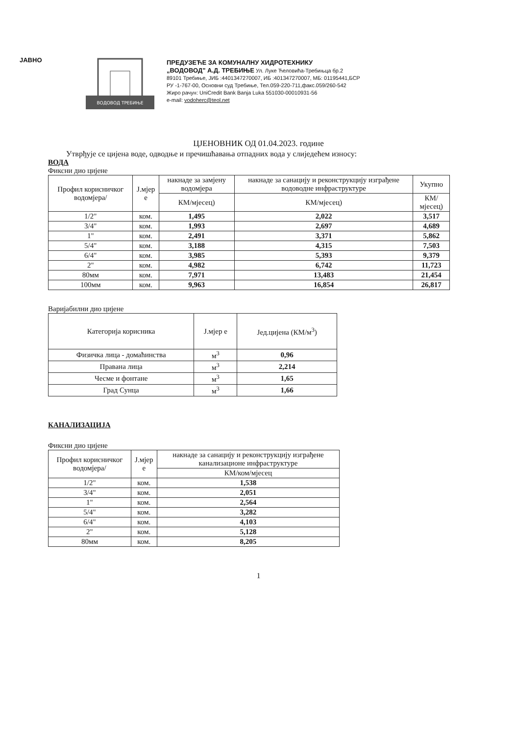JAВНО
ВОДОВОД ТРЕБИЊЕ
ПРЕДУЗЕЋЕ ЗА КОМУНАЛНУ ХИДРОТЕХНИКУ
„ВОДОВОД" А.Д. ТРЕБИЊЕ Ул. Луке Ћеловића-Требињца бр.2
89101 Требиње, ЈИБ :4401347270007, ИБ :401347270007, МБ: 01195441,БСР
РУ -1-767-00, Основни суд Требиње, Тел.059-220-711,факс.059/260-542
Жиро рачун: UniCredit Bank Banja Luka 551030-00010931-56
e-mail: vodoherc@teol.net
ЦЈЕНОВНИК ОД 01.04.2023. године
Утврђује се цијена воде, одводње и пречишћавања отпадних вода у слиједећем износу:
ВОДА
Фиксни дио цијене
| Профил корисничког водомјера/ | Ј.мјер е | накнаде за замјену водомјера | накнаде за санацију и реконструкцију изграђене водоводне инфраструктуре | Укупно |
| --- | --- | --- | --- | --- |
| | | КМ/мјесец) | КМ/мјесец) | КМ/мјесец) |
| 1/2" | ком. | 1,495 | 2,022 | 3,517 |
| 3/4" | ком. | 1,993 | 2,697 | 4,689 |
| 1" | ком. | 2,491 | 3,371 | 5,862 |
| 5/4" | ком. | 3,188 | 4,315 | 7,503 |
| 6/4" | ком. | 3,985 | 5,393 | 9,379 |
| 2" | ком. | 4,982 | 6,742 | 11,723 |
| 80мм | ком. | 7,971 | 13,483 | 21,454 |
| 100мм | ком. | 9,963 | 16,854 | 26,817 |
Варијабилни дио цијене
| Категорија корисника | Ј.мјер е | Јед.цијена (КМ/м<sup>3</sup>) |
| --- | --- | --- |
| Физичка лица - домаћинства | м<sup>3</sup> | 0,96 |
| Правана лица | м<sup>3</sup> | 2,214 |
| Чесме и фонтане | м<sup>3</sup> | 1,65 |
| Град Сунца | м<sup>3</sup> | 1,66 |
КАНАЛИЗАЦИЈА
Фиксни дио цијене
| Профил корисничког водомјера/ | Ј.мјер е | накнаде за санацију и реконструкцију изграђене канализационе инфраструктуре |
| --- | --- | --- |
| | | КМ/ком/мјесец |
| 1/2" | ком. | 1,538 |
| 3/4" | ком. | 2,051 |
| 1" | ком. | 2,564 |
| 5/4" | ком. | 3,282 |
| 6/4" | ком. | 4,103 |
| 2" | ком. | 5,128 |
| 80мм | ком. | 8,205 |
1